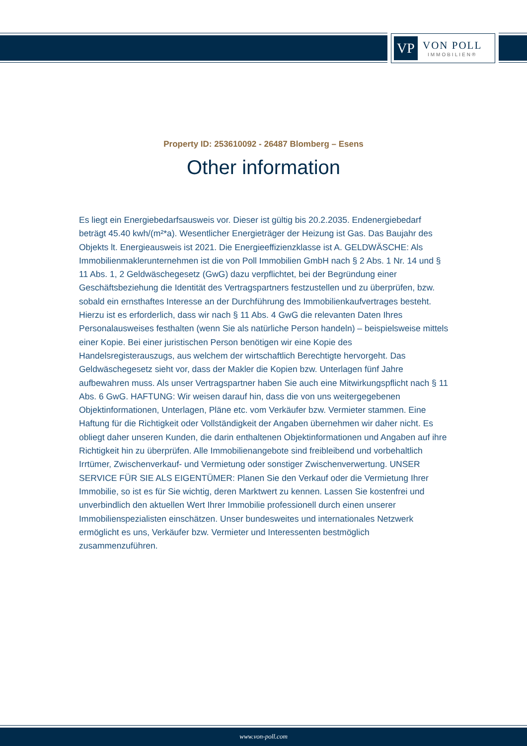VP
VON POLL
IMMOBILIEN®
Property ID: 253610092 - 26487 Blomberg – Esens
Other information
Es liegt ein Energiebedarfsausweis vor. Dieser ist gültig bis 20.2.2035. Endenergiebedarf beträgt 45.40 kwh/(m²*a). Wesentlicher Energieträger der Heizung ist Gas. Das Baujahr des Objekts lt. Energieausweis ist 2021. Die Energieeffizienzklasse ist A. GELDWÄSCHE: Als Immobilienmaklerunternehmen ist die von Poll Immobilien GmbH nach § 2 Abs. 1 Nr. 14 und § 11 Abs. 1, 2 Geldwäschegesetz (GwG) dazu verpflichtet, bei der Begründung einer Geschäftsbeziehung die Identität des Vertragspartners festzustellen und zu überprüfen, bzw. sobald ein ernsthaftes Interesse an der Durchführung des Immobilienkaufvertrages besteht. Hierzu ist es erforderlich, dass wir nach § 11 Abs. 4 GwG die relevanten Daten Ihres Personalausweises festhalten (wenn Sie als natürliche Person handeln) – beispielsweise mittels einer Kopie. Bei einer juristischen Person benötigen wir eine Kopie des Handelsregisterauszugs, aus welchem der wirtschaftlich Berechtigte hervorgeht. Das Geldwäschegesetz sieht vor, dass der Makler die Kopien bzw. Unterlagen fünf Jahre aufbewahren muss. Als unser Vertragspartner haben Sie auch eine Mitwirkungspflicht nach § 11 Abs. 6 GwG. HAFTUNG: Wir weisen darauf hin, dass die von uns weitergegebenen Objektinformationen, Unterlagen, Pläne etc. vom Verkäufer bzw. Vermieter stammen. Eine Haftung für die Richtigkeit oder Vollständigkeit der Angaben übernehmen wir daher nicht. Es obliegt daher unseren Kunden, die darin enthaltenen Objektinformationen und Angaben auf ihre Richtigkeit hin zu überprüfen. Alle Immobilienangebote sind freibleibend und vorbehaltlich Irrtümer, Zwischenverkauf- und Vermietung oder sonstiger Zwischenverwertung. UNSER SERVICE FÜR SIE ALS EIGENTÜMER: Planen Sie den Verkauf oder die Vermietung Ihrer Immobilie, so ist es für Sie wichtig, deren Marktwert zu kennen. Lassen Sie kostenfrei und unverbindlich den aktuellen Wert Ihrer Immobilie professionell durch einen unserer Immobilienspezialisten einschätzen. Unser bundesweites und internationales Netzwerk ermöglicht es uns, Verkäufer bzw. Vermieter und Interessenten bestmöglich zusammenzuführen.
www.von-poll.com